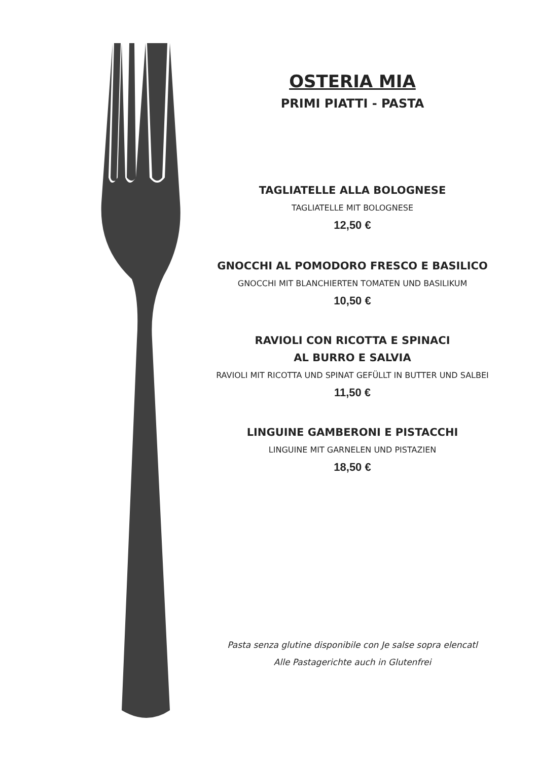OSTERIA MIA
PRIMI PIATTI - PASTA
TAGLIATELLE ALLA BOLOGNESE
TAGLIATELLE MIT BOLOGNESE
12,50 €
GNOCCHI AL POMODORO FRESCO E BASILICO
GNOCCHI MIT BLANCHIERTEN TOMATEN UND BASILIKUM
10,50 €
RAVIOLI CON RICOTTA E SPINACI
AL BURRO E SALVIA
RAVIOLI MIT RICOTTA UND SPINAT GEFÜLLT IN BUTTER UND SALBEI
11,50 €
LINGUINE GAMBERONI E PISTACCHI
LINGUINE MIT GARNELEN UND PISTAZIEN
18,50 €
Pasta senza glutine disponibile con Je salse sopra elencatl
Alle Pastagerichte auch in Glutenfrei